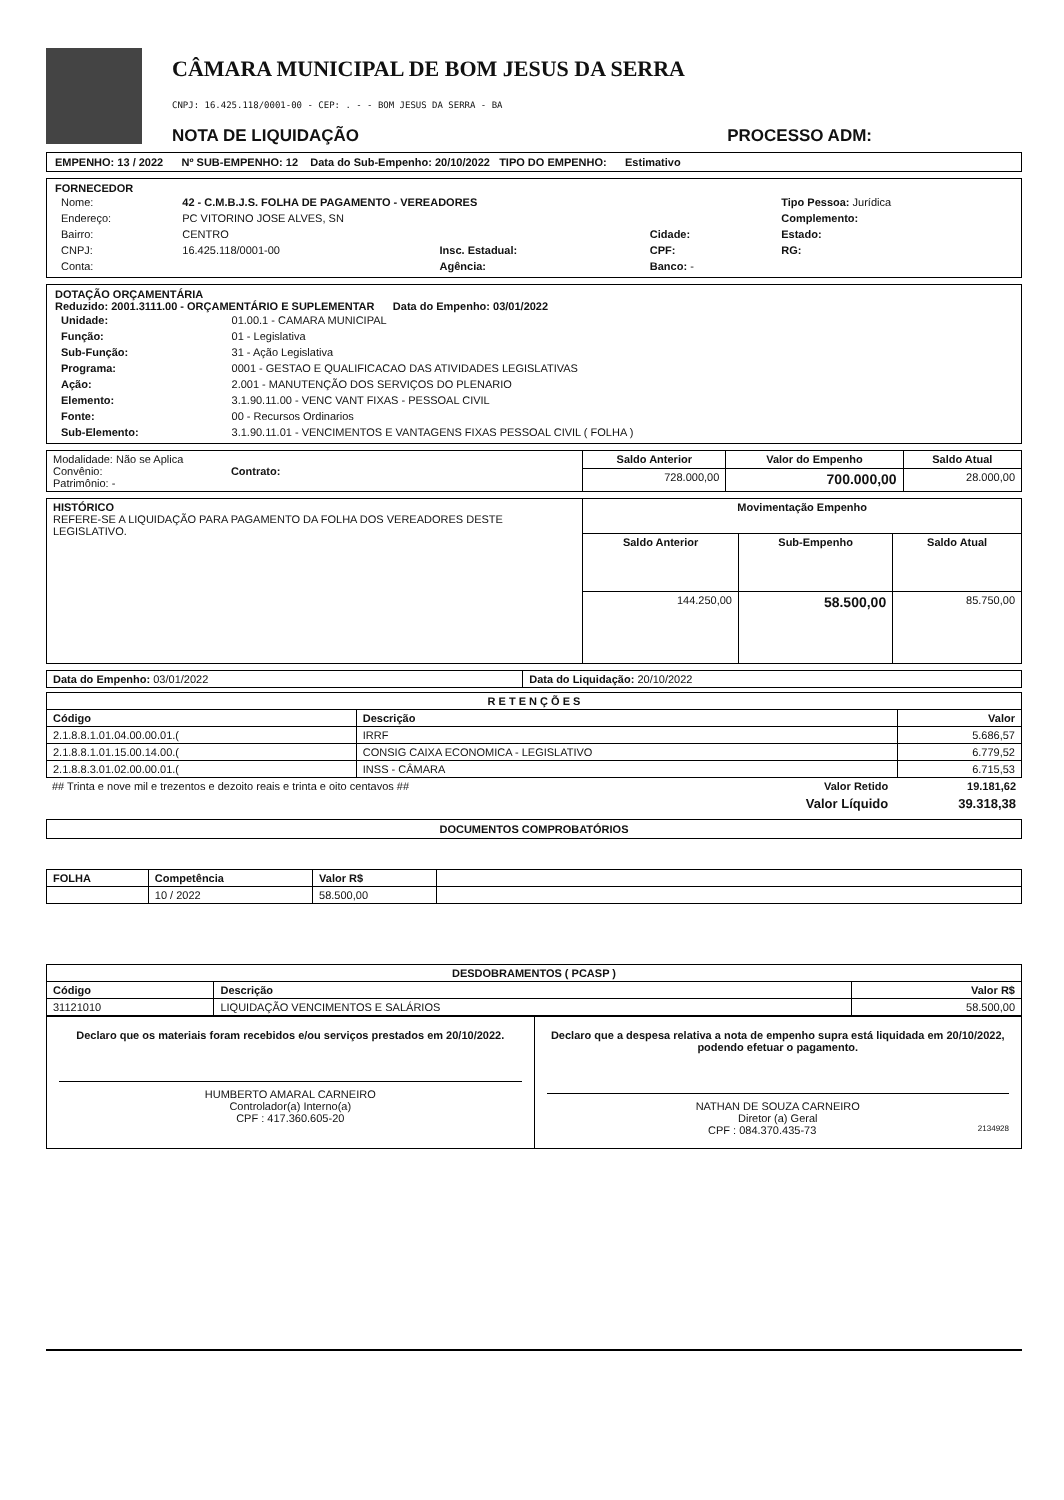CÂMARA MUNICIPAL DE BOM JESUS DA SERRA
CNPJ: 16.425.118/0001-00 - CEP: . - - BOM JESUS DA SERRA - BA
NOTA DE LIQUIDAÇÃO PROCESSO ADM:
EMPENHO: 13 / 2022 Nº SUB-EMPENHO: 12 Data do Sub-Empenho: 20/10/2022 TIPO DO EMPENHO: Estimativo
FORNECEDOR
| Nome: | 42 - C.M.B.J.S. FOLHA DE PAGAMENTO - VEREADORES | | | Tipo Pessoa: Jurídica |
| Endereço: | PC VITORINO JOSE ALVES, SN | | | Complemento: |
| Bairro: | CENTRO | | Cidade: | Estado: |
| CNPJ: | 16.425.118/0001-00 | Insc. Estadual: | CPF: | RG: |
| Conta: | | Agência: | Banco: - | |
DOTAÇÃO ORÇAMENTÁRIA
Reduzido: 2001.3111.00 - ORÇAMENTÁRIO E SUPLEMENTAR Data do Empenho: 03/01/2022
| Unidade: | 01.00.1 - CAMARA MUNICIPAL |
| Função: | 01 - Legislativa |
| Sub-Função: | 31 - Ação Legislativa |
| Programa: | 0001 - GESTAO E QUALIFICACAO DAS ATIVIDADES LEGISLATIVAS |
| Ação: | 2.001 - MANUTENÇÃO DOS SERVIÇOS DO PLENARIO |
| Elemento: | 3.1.90.11.00 - VENC VANT FIXAS - PESSOAL CIVIL |
| Fonte: | 00 - Recursos Ordinarios |
| Sub-Elemento: | 3.1.90.11.01 - VENCIMENTOS E VANTAGENS FIXAS PESSOAL CIVIL ( FOLHA ) |
| Modalidade: Não se Aplica Convênio: Contrato: Patrimônio: - | Saldo Anterior | Valor do Empenho | Saldo Atual |
| | 728.000,00 | 700.000,00 | 28.000,00 |
| HISTÓRICO REFERE-SE A LIQUIDAÇÃO PARA PAGAMENTO DA FOLHA DOS VEREADORES DESTE LEGISLATIVO. | Movimentação Empenho | | |
| | Saldo Anterior | Sub-Empenho | Saldo Atual |
| | 144.250,00 | 58.500,00 | 85.750,00 |
| Data do Empenho: 03/01/2022 | Data do Liquidação: 20/10/2022 |
| R E T E N Ç Õ E S | | |
| --- | --- | --- |
| Código | Descrição | Valor |
| 2.1.8.8.1.01.04.00.00.01.( | IRRF | 5.686,57 |
| 2.1.8.8.1.01.15.00.14.00.( | CONSIG CAIXA ECONOMICA - LEGISLATIVO | 6.779,52 |
| 2.1.8.8.3.01.02.00.00.01.( | INSS - CÂMARA | 6.715,53 |
| ## Trinta e nove mil e trezentos e dezoito reais e trinta e oito centavos ## | Valor Retido | 19.181,62 |
| | Valor Líquido | 39.318,38 |
DOCUMENTOS COMPROBATÓRIOS
| FOLHA | Competência | Valor R$ | |
| --- | --- | --- | --- |
| | 10 / 2022 | 58.500,00 | |
| DESDOBRAMENTOS ( PCASP ) | | |
| --- | --- | --- |
| Código | Descrição | Valor R$ |
| 31121010 | LIQUIDAÇÃO VENCIMENTOS E SALÁRIOS | 58.500,00 |
Declaro que os materiais foram recebidos e/ou serviços prestados em 20/10/2022.
HUMBERTO AMARAL CARNEIRO
Controlador(a) Interno(a)
CPF : 417.360.605-20
Declaro que a despesa relativa a nota de empenho supra está liquidada em 20/10/2022, podendo efetuar o pagamento.
NATHAN DE SOUZA CARNEIRO
Diretor (a) Geral
CPF : 084.370.435-73 2134928